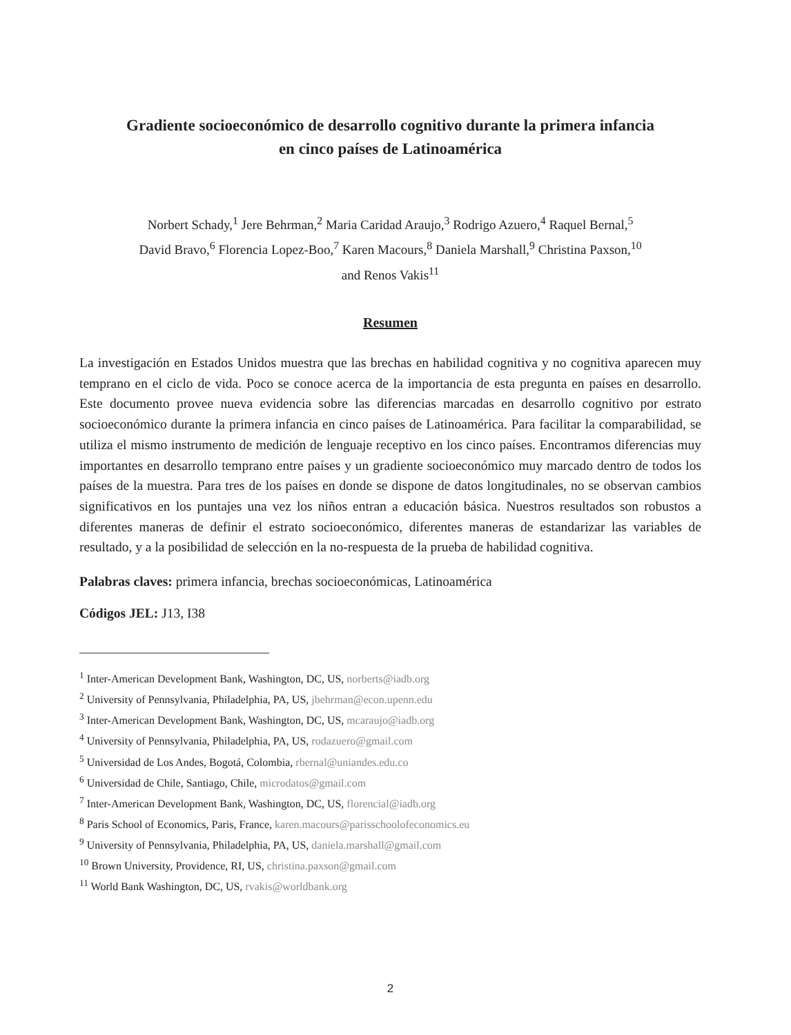Gradiente socioeconómico de desarrollo cognitivo durante la primera infancia
en cinco países de Latinoamérica
Norbert Schady,<sup>1</sup> Jere Behrman,<sup>2</sup> Maria Caridad Araujo,<sup>3</sup> Rodrigo Azuero,<sup>4</sup> Raquel Bernal,<sup>5</sup>
David Bravo,<sup>6</sup> Florencia Lopez-Boo,<sup>7</sup> Karen Macours,<sup>8</sup> Daniela Marshall,<sup>9</sup> Christina Paxson,<sup>10</sup>
and Renos Vakis<sup>11</sup>
Resumen
La investigación en Estados Unidos muestra que las brechas en habilidad cognitiva y no cognitiva aparecen muy temprano en el ciclo de vida. Poco se conoce acerca de la importancia de esta pregunta en países en desarrollo. Este documento provee nueva evidencia sobre las diferencias marcadas en desarrollo cognitivo por estrato socioeconómico durante la primera infancia en cinco países de Latinoamérica. Para facilitar la comparabilidad, se utiliza el mismo instrumento de medición de lenguaje receptivo en los cinco países. Encontramos diferencias muy importantes en desarrollo temprano entre países y un gradiente socioeconómico muy marcado dentro de todos los países de la muestra. Para tres de los países en donde se dispone de datos longitudinales, no se observan cambios significativos en los puntajes una vez los niños entran a educación básica. Nuestros resultados son robustos a diferentes maneras de definir el estrato socioeconómico, diferentes maneras de estandarizar las variables de resultado, y a la posibilidad de selección en la no-respuesta de la prueba de habilidad cognitiva.
Palabras claves: primera infancia, brechas socioeconómicas, Latinoamérica
Códigos JEL: J13, I38
<sup>1</sup> Inter-American Development Bank, Washington, DC, US, norberts@iadb.org
<sup>2</sup> University of Pennsylvania, Philadelphia, PA, US, jbehrman@econ.upenn.edu
<sup>3</sup> Inter-American Development Bank, Washington, DC, US, mcaraujo@iadb.org
<sup>4</sup> University of Pennsylvania, Philadelphia, PA, US, rodazuero@gmail.com
<sup>5</sup> Universidad de Los Andes, Bogotá, Colombia, rbernal@uniandes.edu.co
<sup>6</sup> Universidad de Chile, Santiago, Chile, microdatos@gmail.com
<sup>7</sup> Inter-American Development Bank, Washington, DC, US, florencial@iadb.org
<sup>8</sup> Paris School of Economics, Paris, France, karen.macours@parisschoolofeconomics.eu
<sup>9</sup> University of Pennsylvania, Philadelphia, PA, US, daniela.marshall@gmail.com
<sup>10</sup> Brown University, Providence, RI, US, christina.paxson@gmail.com
<sup>11</sup> World Bank Washington, DC, US, rvakis@worldbank.org
2